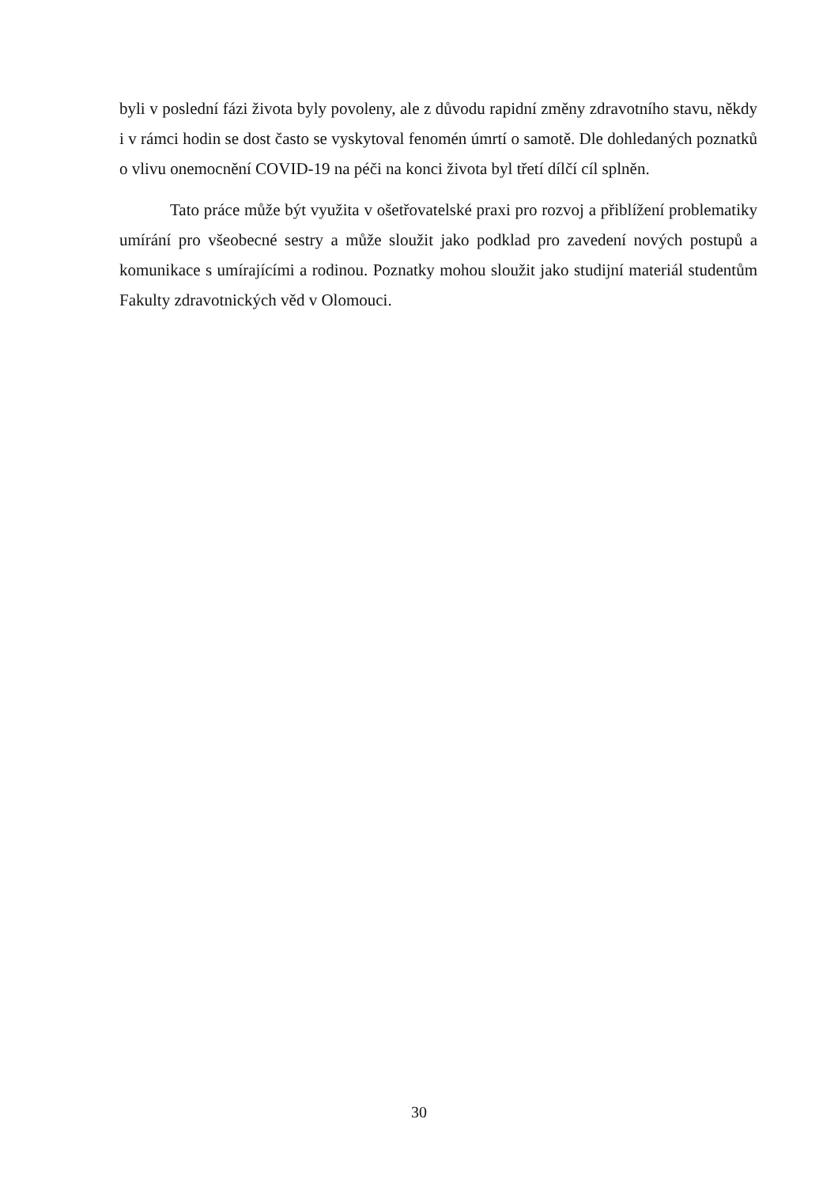byli v poslední fázi života byly povoleny, ale z důvodu rapidní změny zdravotního stavu, někdy i v rámci hodin se dost často se vyskytoval fenomén úmrtí o samotě. Dle dohledaných poznatků o vlivu onemocnění COVID-19 na péči na konci života byl třetí dílčí cíl splněn.
Tato práce může být využita v ošetřovatelské praxi pro rozvoj a přiblížení problematiky umírání pro všeobecné sestry a může sloužit jako podklad pro zavedení nových postupů a komunikace s umírajícími a rodinou. Poznatky mohou sloužit jako studijní materiál studentům Fakulty zdravotnických věd v Olomouci.
30